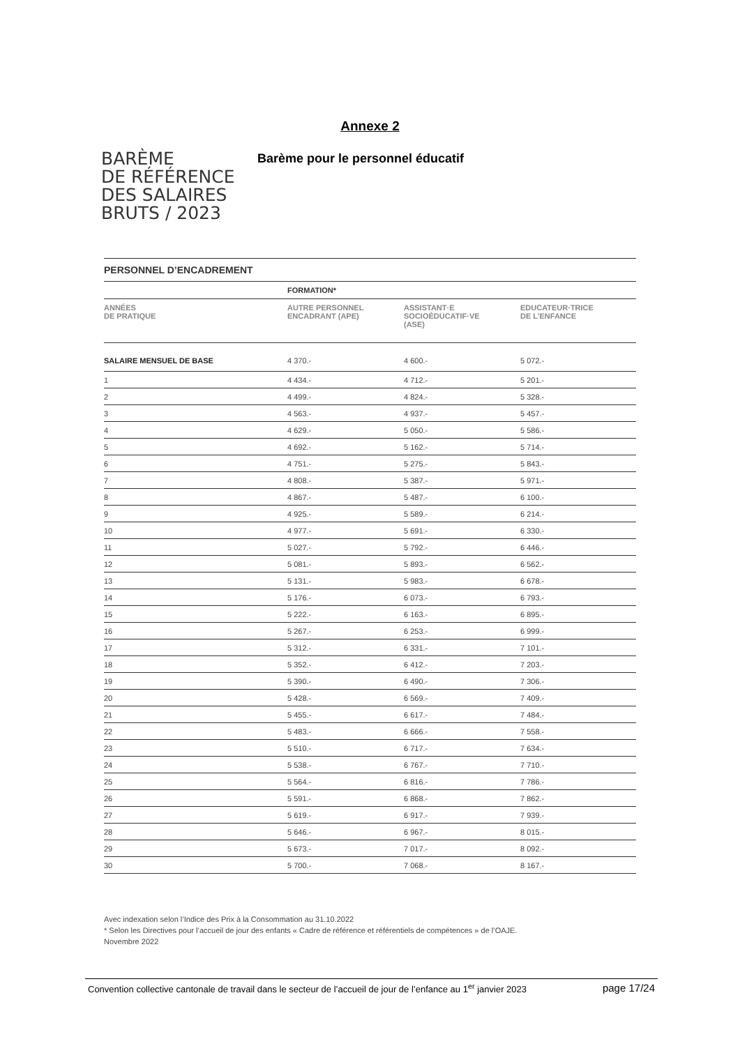Annexe 2
BARÈME
DE RÉFÉRENCE
DES SALAIRES
BRUTS / 2023
Barème pour le personnel éducatif
| PERSONNEL D’ENCADREMENT | | | |
| --- | --- | --- | --- |
| | FORMATION* | | |
| ANNÉES DE PRATIQUE | AUTRE PERSONNEL ENCADRANT (APE) | ASSISTANT·E SOCIOÉDUCATIF·VE (ASE) | EDUCATEUR·TRICE DE L’ENFANCE |
| SALAIRE MENSUEL DE BASE | 4 370.- | 4 600.- | 5 072.- |
| 1 | 4 434.- | 4 712.- | 5 201.- |
| 2 | 4 499.- | 4 824.- | 5 328.- |
| 3 | 4 563.- | 4 937.- | 5 457.- |
| 4 | 4 629.- | 5 050.- | 5 586.- |
| 5 | 4 692.- | 5 162.- | 5 714.- |
| 6 | 4 751.- | 5 275.- | 5 843.- |
| 7 | 4 808.- | 5 387.- | 5 971.- |
| 8 | 4 867.- | 5 487.- | 6 100.- |
| 9 | 4 925.- | 5 589.- | 6 214.- |
| 10 | 4 977.- | 5 691.- | 6 330.- |
| 11 | 5 027.- | 5 792.- | 6 446.- |
| 12 | 5 081.- | 5 893.- | 6 562.- |
| 13 | 5 131.- | 5 983.- | 6 678.- |
| 14 | 5 176.- | 6 073.- | 6 793.- |
| 15 | 5 222.- | 6 163.- | 6 895.- |
| 16 | 5 267.- | 6 253.- | 6 999.- |
| 17 | 5 312.- | 6 331.- | 7 101.- |
| 18 | 5 352.- | 6 412.- | 7 203.- |
| 19 | 5 390.- | 6 490.- | 7 306.- |
| 20 | 5 428.- | 6 569.- | 7 409.- |
| 21 | 5 455.- | 6 617.- | 7 484.- |
| 22 | 5 483.- | 6 666.- | 7 558.- |
| 23 | 5 510.- | 6 717.- | 7 634.- |
| 24 | 5 538.- | 6 767.- | 7 710.- |
| 25 | 5 564.- | 6 816.- | 7 786.- |
| 26 | 5 591.- | 6 868.- | 7 862.- |
| 27 | 5 619.- | 6 917.- | 7 939.- |
| 28 | 5 646.- | 6 967.- | 8 015.- |
| 29 | 5 673.- | 7 017.- | 8 092.- |
| 30 | 5 700.- | 7 068.- | 8 167.- |
Avec indexation selon l’Indice des Prix à la Consommation au 31.10.2022
* Selon les Directives pour l’accueil de jour des enfants « Cadre de référence et référentiels de compétences » de l’OAJE.
Novembre 2022
Convention collective cantonale de travail dans le secteur de l’accueil de jour de l’enfance au 1<sup>er</sup> janvier 2023 page 17/24